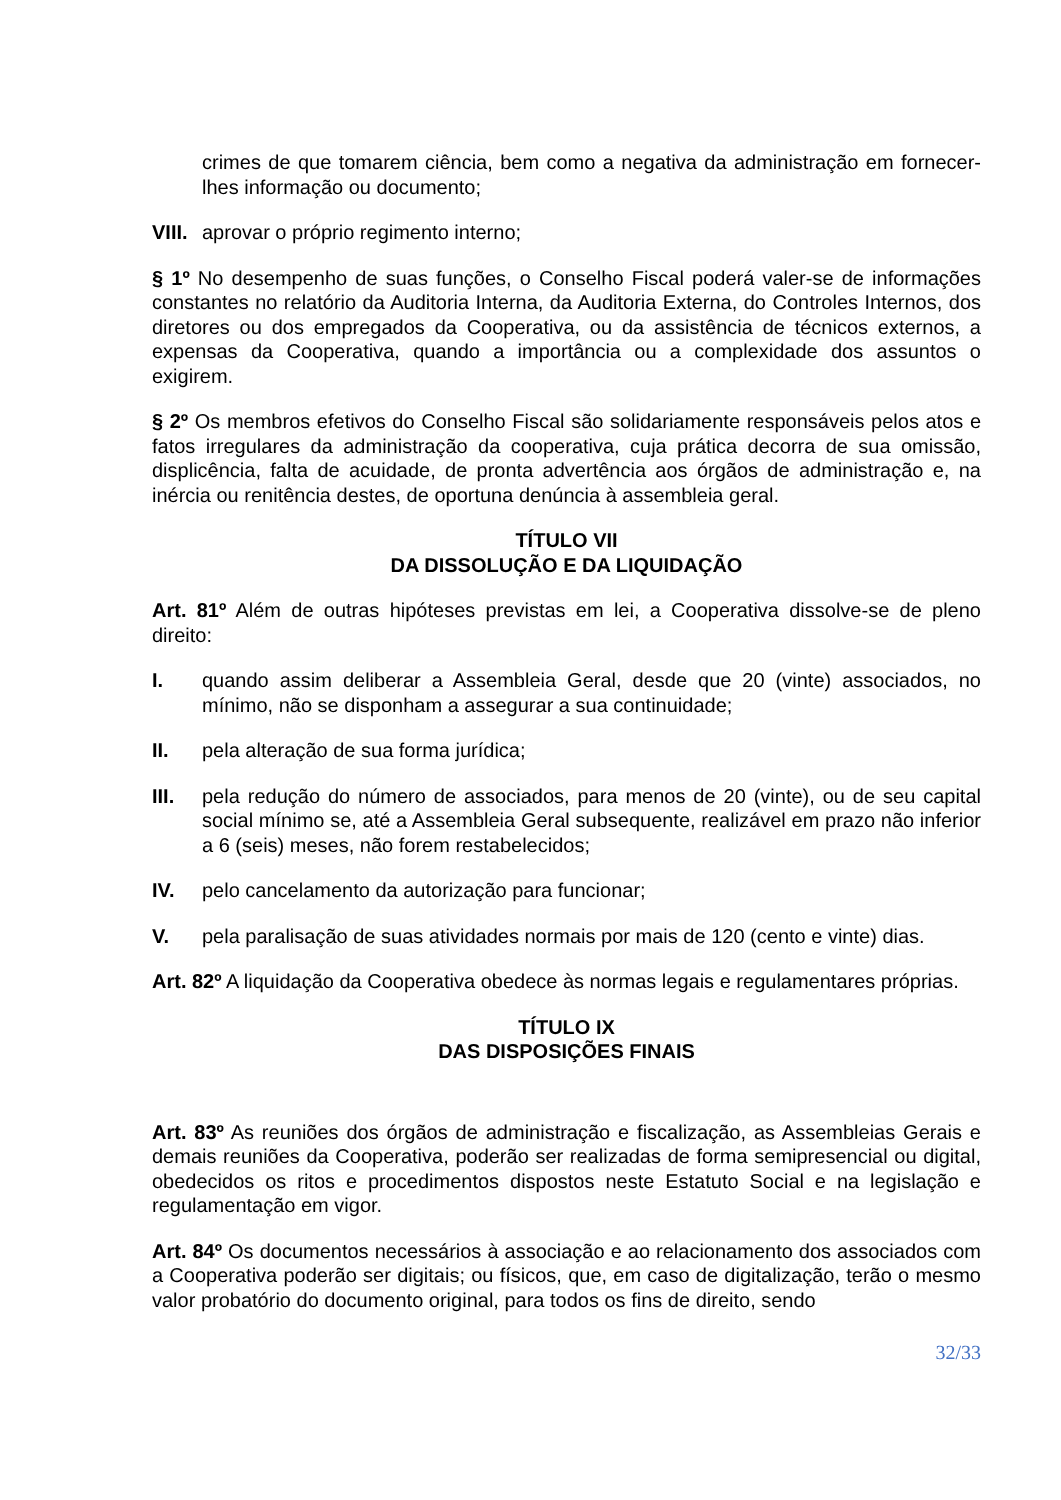crimes de que tomarem ciência, bem como a negativa da administração em fornecer-lhes informação ou documento;
VIII. aprovar o próprio regimento interno;
§ 1º No desempenho de suas funções, o Conselho Fiscal poderá valer-se de informações constantes no relatório da Auditoria Interna, da Auditoria Externa, do Controles Internos, dos diretores ou dos empregados da Cooperativa, ou da assistência de técnicos externos, a expensas da Cooperativa, quando a importância ou a complexidade dos assuntos o exigirem.
§ 2º Os membros efetivos do Conselho Fiscal são solidariamente responsáveis pelos atos e fatos irregulares da administração da cooperativa, cuja prática decorra de sua omissão, displicência, falta de acuidade, de pronta advertência aos órgãos de administração e, na inércia ou renitência destes, de oportuna denúncia à assembleia geral.
TÍTULO VII
DA DISSOLUÇÃO E DA LIQUIDAÇÃO
Art. 81º Além de outras hipóteses previstas em lei, a Cooperativa dissolve-se de pleno direito:
I. quando assim deliberar a Assembleia Geral, desde que 20 (vinte) associados, no mínimo, não se disponham a assegurar a sua continuidade;
II. pela alteração de sua forma jurídica;
III. pela redução do número de associados, para menos de 20 (vinte), ou de seu capital social mínimo se, até a Assembleia Geral subsequente, realizável em prazo não inferior a 6 (seis) meses, não forem restabelecidos;
IV. pelo cancelamento da autorização para funcionar;
V. pela paralisação de suas atividades normais por mais de 120 (cento e vinte) dias.
Art. 82º A liquidação da Cooperativa obedece às normas legais e regulamentares próprias.
TÍTULO IX
DAS DISPOSIÇÕES FINAIS
Art. 83º As reuniões dos órgãos de administração e fiscalização, as Assembleias Gerais e demais reuniões da Cooperativa, poderão ser realizadas de forma semipresencial ou digital, obedecidos os ritos e procedimentos dispostos neste Estatuto Social e na legislação e regulamentação em vigor.
Art. 84º Os documentos necessários à associação e ao relacionamento dos associados com a Cooperativa poderão ser digitais; ou físicos, que, em caso de digitalização, terão o mesmo valor probatório do documento original, para todos os fins de direito, sendo
32/33